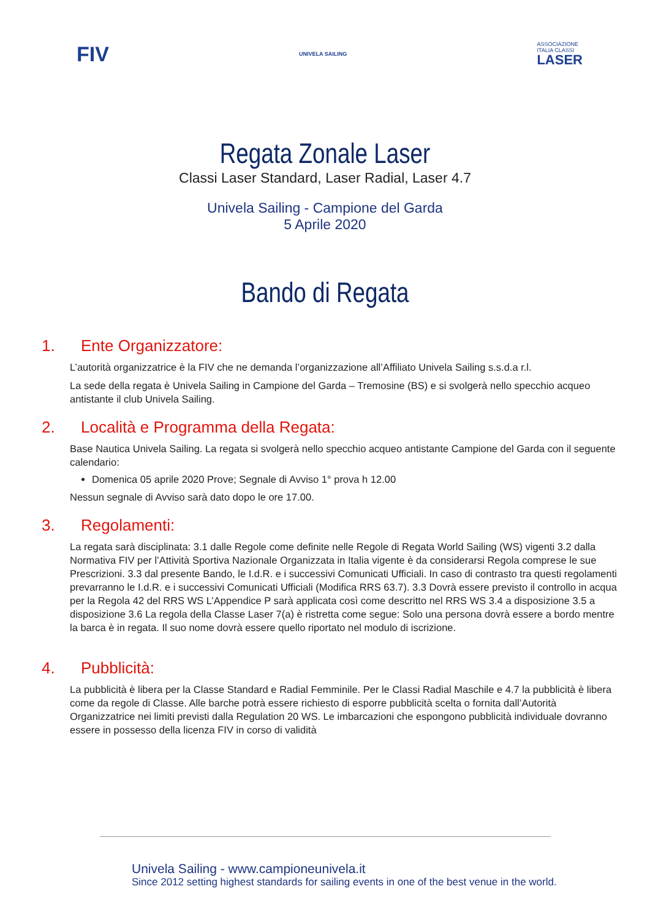FIV
UNIVELA SAILING
ASSOCIAZIONE
ITALIA CLASSI
LASER
Regata Zonale Laser
Classi Laser Standard, Laser Radial, Laser 4.7
Univela Sailing - Campione del Garda
5 Aprile 2020
Bando di Regata
1. Ente Organizzatore:
L’autorità organizzatrice è la FIV che ne demanda l’organizzazione all’Affiliato Univela Sailing s.s.d.a r.l.
La sede della regata è Univela Sailing in Campione del Garda – Tremosine (BS) e si svolgerà nello specchio acqueo antistante il club Univela Sailing.
2. Località e Programma della Regata:
Base Nautica Univela Sailing. La regata si svolgerà nello specchio acqueo antistante Campione del Garda con il seguente calendario:
Domenica 05 aprile 2020 Prove; Segnale di Avviso 1° prova h 12.00
Nessun segnale di Avviso sarà dato dopo le ore 17.00.
3. Regolamenti:
La regata sarà disciplinata: 3.1 dalle Regole come definite nelle Regole di Regata World Sailing (WS) vigenti 3.2 dalla Normativa FIV per l’Attività Sportiva Nazionale Organizzata in Italia vigente è da considerarsi Regola comprese le sue Prescrizioni. 3.3 dal presente Bando, le I.d.R. e i successivi Comunicati Ufficiali. In caso di contrasto tra questi regolamenti prevarranno le I.d.R. e i successivi Comunicati Ufficiali (Modifica RRS 63.7). 3.3 Dovrà essere previsto il controllo in acqua per la Regola 42 del RRS WS L’Appendice P sarà applicata così come descritto nel RRS WS 3.4 a disposizione 3.5 a disposizione 3.6 La regola della Classe Laser 7(a) è ristretta come segue: Solo una persona dovrà essere a bordo mentre la barca è in regata. Il suo nome dovrà essere quello riportato nel modulo di iscrizione.
4. Pubblicità:
La pubblicità è libera per la Classe Standard e Radial Femminile. Per le Classi Radial Maschile e 4.7 la pubblicità è libera come da regole di Classe. Alle barche potrà essere richiesto di esporre pubblicità scelta o fornita dall’Autorità Organizzatrice nei limiti previsti dalla Regulation 20 WS. Le imbarcazioni che espongono pubblicità individuale dovranno essere in possesso della licenza FIV in corso di validità
Univela Sailing - www.campioneunivela.it
Since 2012 setting highest standards for sailing events in one of the best venue in the world.